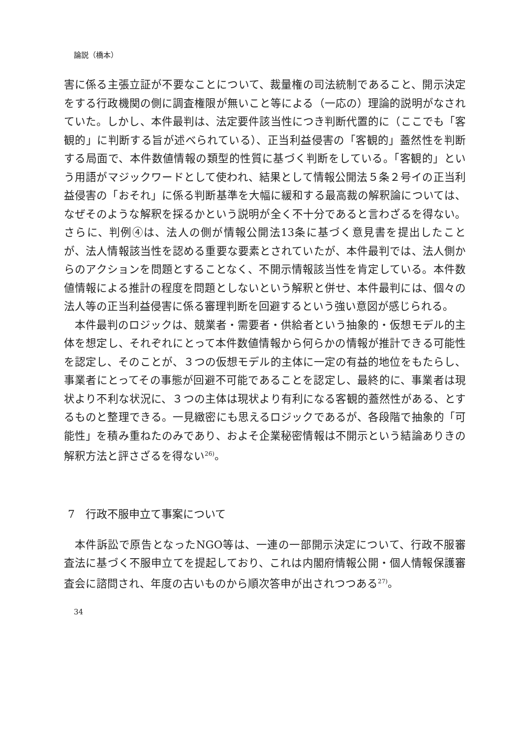論説（橋本）
害に係る主張立証が不要なことについて、裁量権の司法統制であること、開示決定をする行政機関の側に調査権限が無いこと等による（一応の）理論的説明がなされていた。しかし、本件最判は、法定要件該当性につき判断代置的に（ここでも「客観的」に判断する旨が述べられている）、正当利益侵害の「客観的」蓋然性を判断する局面で、本件数値情報の類型的性質に基づく判断をしている。「客観的」という用語がマジックワードとして使われ、結果として情報公開法５条２号イの正当利益侵害の「おそれ」に係る判断基準を大幅に緩和する最高裁の解釈論については、なぜそのような解釈を採るかという説明が全く不十分であると言わざるを得ない。さらに、判例④は、法人の側が情報公開法13条に基づく意見書を提出したことが、法人情報該当性を認める重要な要素とされていたが、本件最判では、法人側からのアクションを問題とすることなく、不開示情報該当性を肯定している。本件数値情報による推計の程度を問題としないという解釈と併せ、本件最判には、個々の法人等の正当利益侵害に係る審理判断を回避するという強い意図が感じられる。
本件最判のロジックは、競業者・需要者・供給者という抽象的・仮想モデル的主体を想定し、それぞれにとって本件数値情報から何らかの情報が推計できる可能性を認定し、そのことが、３つの仮想モデル的主体に一定の有益的地位をもたらし、事業者にとってその事態が回避不可能であることを認定し、最終的に、事業者は現状より不利な状況に、３つの主体は現状より有利になる客観的蓋然性がある、とするものと整理できる。一見緻密にも思えるロジックであるが、各段階で抽象的「可能性」を積み重ねたのみであり、およそ企業秘密情報は不開示という結論ありきの解釈方法と評さざるを得ない<sup>26)</sup>。
7　行政不服申立て事案について
本件訴訟で原告となったNGO等は、一連の一部開示決定について、行政不服審査法に基づく不服申立てを提起しており、これは内閣府情報公開・個人情報保護審査会に諮問され、年度の古いものから順次答申が出されつつある<sup>27)</sup>。
34